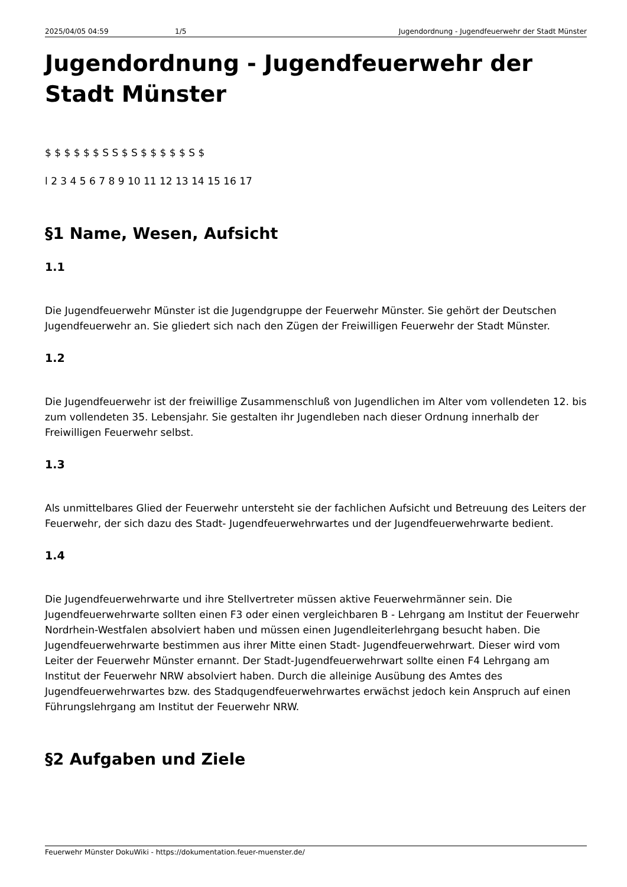2025/04/05 04:59 1/5 Jugendordnung - Jugendfeuerwehr der Stadt Münster
Jugendordnung - Jugendfeuerwehr der Stadt Münster
$ $ $ $ $ $ S S $ S $ $ $ $ $ S $
l 2 3 4 5 6 7 8 9 10 11 12 13 14 15 16 17
§1 Name, Wesen, Aufsicht
1.1
Die Jugendfeuerwehr Münster ist die Jugendgruppe der Feuerwehr Münster. Sie gehört der Deutschen Jugendfeuerwehr an. Sie gliedert sich nach den Zügen der Freiwilligen Feuerwehr der Stadt Münster.
1.2
Die Jugendfeuerwehr ist der freiwillige Zusammenschluß von Jugendlichen im Alter vom vollendeten 12. bis zum vollendeten 35. Lebensjahr. Sie gestalten ihr Jugendleben nach dieser Ordnung innerhalb der Freiwilligen Feuerwehr selbst.
1.3
Als unmittelbares Glied der Feuerwehr untersteht sie der fachlichen Aufsicht und Betreuung des Leiters der Feuerwehr, der sich dazu des Stadt- Jugendfeuerwehrwartes und der Jugendfeuerwehrwarte bedient.
1.4
Die Jugendfeuerwehrwarte und ihre Stellvertreter müssen aktive Feuerwehrmänner sein. Die Jugendfeuerwehrwarte sollten einen F3 oder einen vergleichbaren B - Lehrgang am Institut der Feuerwehr Nordrhein-Westfalen absolviert haben und müssen einen Jugendleiterlehrgang besucht haben. Die Jugendfeuerwehrwarte bestimmen aus ihrer Mitte einen Stadt- Jugendfeuerwehrwart. Dieser wird vom Leiter der Feuerwehr Münster ernannt. Der Stadt-Jugendfeuerwehrwart sollte einen F4 Lehrgang am Institut der Feuerwehr NRW absolviert haben. Durch die alleinige Ausübung des Amtes des Jugendfeuerwehrwartes bzw. des Stadqugendfeuerwehrwartes erwächst jedoch kein Anspruch auf einen Führungslehrgang am Institut der Feuerwehr NRW.
§2 Aufgaben und Ziele
Feuerwehr Münster DokuWiki - https://dokumentation.feuer-muenster.de/